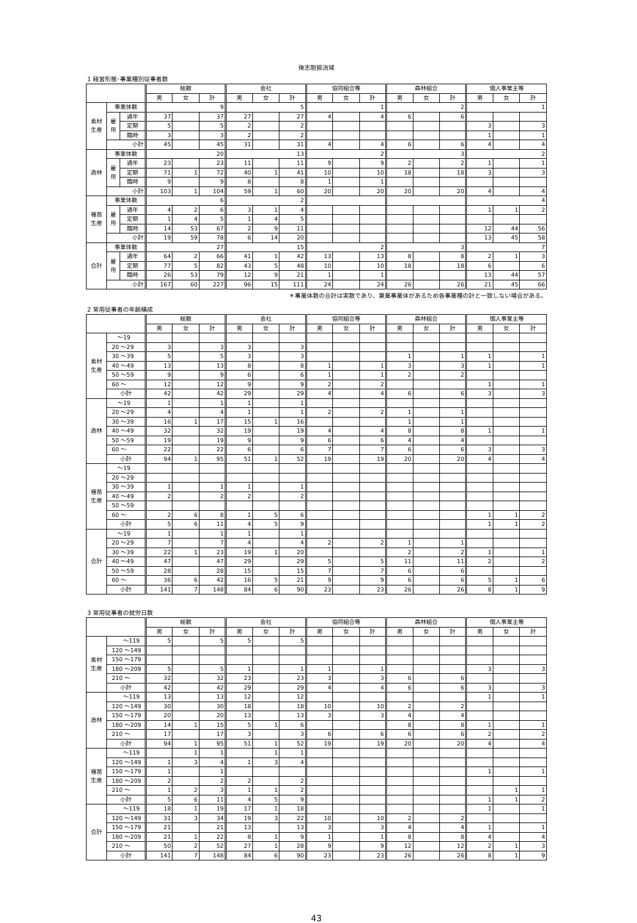後志胆振流域
1 経営形態･事業種別従事者数
| | | | 総数 | | | 会社 | | | 協同組合等 | | | 森林組合 | | | 個人事業主等 | | |
| --- | --- | --- | --- | --- | --- | --- | --- | --- | --- | --- | --- | --- | --- | --- | --- | --- | --- |
| | | | 男 | 女 | 計 | 男 | 女 | 計 | 男 | 女 | 計 | 男 | 女 | 計 | 男 | 女 | 計 |
| 素材 生産 | 事業体数 | | 9 | | | 5 | | | 1 | | | 2 | | | 1 | | |
| | 雇 用 | 通年 | 37 | | 37 | 27 | | 27 | 4 | | 4 | 6 | | 6 | | | |
| | | 定期 | 5 | | 5 | 2 | | 2 | | | | | | | 3 | | 3 |
| | | 臨時 | 3 | | 3 | 2 | | 2 | | | | | | | 1 | | 1 |
| | 小計 | | 45 | | 45 | 31 | | 31 | 4 | | 4 | 6 | | 6 | 4 | | 4 |
| 造林 | 事業体数 | | 20 | | | 13 | | | 2 | | | 3 | | | 2 | | |
| | 雇 用 | 通年 | 23 | | 23 | 11 | | 11 | 9 | | 9 | 2 | | 2 | 1 | | 1 |
| | | 定期 | 71 | 1 | 72 | 40 | 1 | 41 | 10 | | 10 | 18 | | 18 | 3 | | 3 |
| | | 臨時 | 9 | | 9 | 8 | | 8 | 1 | | 1 | | | | | | |
| | 小計 | | 103 | 1 | 104 | 59 | 1 | 60 | 20 | | 20 | 20 | | 20 | 4 | | 4 |
| 種苗 生産 | 事業体数 | | 6 | | | 2 | | | | | | | | | 4 | | |
| | 雇 用 | 通年 | 4 | 2 | 6 | 3 | 1 | 4 | | | | | | | 1 | 1 | 2 |
| | | 定期 | 1 | 4 | 5 | 1 | 4 | 5 | | | | | | | | | |
| | | 臨時 | 14 | 53 | 67 | 2 | 9 | 11 | | | | | | | 12 | 44 | 56 |
| | 小計 | | 19 | 59 | 78 | 6 | 14 | 20 | | | | | | | 13 | 45 | 58 |
| 合計 | 事業体数 | | 27 | | | 15 | | | 2 | | | 3 | | | 7 | | |
| | 雇 用 | 通年 | 64 | 2 | 66 | 41 | 1 | 42 | 13 | | 13 | 8 | | 8 | 2 | 1 | 3 |
| | | 定期 | 77 | 5 | 82 | 43 | 5 | 48 | 10 | | 10 | 18 | | 18 | 6 | | 6 |
| | | 臨時 | 26 | 53 | 79 | 12 | 9 | 21 | 1 | | 1 | | | | 13 | 44 | 57 |
| | 小計 | | 167 | 60 | 227 | 96 | 15 | 111 | 24 | | 24 | 26 | | 26 | 21 | 45 | 66 |
＊事業体数の合計は実数であり、兼業事業体があるため各事業種の計と一致しない場合がある。
2 常用従事者の年齢構成
| | | 総数 | | | 会社 | | | 協同組合等 | | | 森林組合 | | | 個人事業主等 | | |
| --- | --- | --- | --- | --- | --- | --- | --- | --- | --- | --- | --- | --- | --- | --- | --- | --- |
| | | 男 | 女 | 計 | 男 | 女 | 計 | 男 | 女 | 計 | 男 | 女 | 計 | 男 | 女 | 計 |
| 素材 生産 | ～19 | | | | | | | | | | | | | | | |
| | 20 ～29 | 3 | | 3 | 3 | | 3 | | | | | | | | | |
| | 30 ～39 | 5 | | 5 | 3 | | 3 | | | | 1 | | 1 | 1 | | 1 |
| | 40 ～49 | 13 | | 13 | 8 | | 8 | 1 | | 1 | 3 | | 3 | 1 | | 1 |
| | 50 ～59 | 9 | | 9 | 6 | | 6 | 1 | | 1 | 2 | | 2 | | | |
| | 60 ～ | 12 | | 12 | 9 | | 9 | 2 | | 2 | | | | 1 | | 1 |
| | 小計 | 42 | | 42 | 29 | | 29 | 4 | | 4 | 6 | | 6 | 3 | | 3 |
| 造林 | ～19 | 1 | | 1 | 1 | | 1 | | | | | | | | | |
| | 20 ～29 | 4 | | 4 | 1 | | 1 | 2 | | 2 | 1 | | 1 | | | |
| | 30 ～39 | 16 | 1 | 17 | 15 | 1 | 16 | | | | 1 | | 1 | | | |
| | 40 ～49 | 32 | | 32 | 19 | | 19 | 4 | | 4 | 8 | | 8 | 1 | | 1 |
| | 50 ～59 | 19 | | 19 | 9 | | 9 | 6 | | 6 | 4 | | 4 | | | |
| | 60 ～ | 22 | | 22 | 6 | | 6 | 7 | | 7 | 6 | | 6 | 3 | | 3 |
| | 小計 | 94 | 1 | 95 | 51 | 1 | 52 | 19 | | 19 | 20 | | 20 | 4 | | 4 |
| 種苗 生産 | ～19 | | | | | | | | | | | | | | | |
| | 20 ～29 | | | | | | | | | | | | | | | |
| | 30 ～39 | 1 | | 1 | 1 | | 1 | | | | | | | | | |
| | 40 ～49 | 2 | | 2 | 2 | | 2 | | | | | | | | | |
| | 50 ～59 | | | | | | | | | | | | | | | |
| | 60 ～ | 2 | 6 | 8 | 1 | 5 | 6 | | | | | | | 1 | 1 | 2 |
| | 小計 | 5 | 6 | 11 | 4 | 5 | 9 | | | | | | | 1 | 1 | 2 |
| 合計 | ～19 | 1 | | 1 | 1 | | 1 | | | | | | | | | |
| | 20 ～29 | 7 | | 7 | 4 | | 4 | 2 | | 2 | 1 | | 1 | | | |
| | 30 ～39 | 22 | 1 | 23 | 19 | 1 | 20 | | | | 2 | | 2 | 1 | | 1 |
| | 40 ～49 | 47 | | 47 | 29 | | 29 | 5 | | 5 | 11 | | 11 | 2 | | 2 |
| | 50 ～59 | 28 | | 28 | 15 | | 15 | 7 | | 7 | 6 | | 6 | | | |
| | 60 ～ | 36 | 6 | 42 | 16 | 5 | 21 | 9 | | 9 | 6 | | 6 | 5 | 1 | 6 |
| | 小計 | 141 | 7 | 148 | 84 | 6 | 90 | 23 | | 23 | 26 | | 26 | 8 | 1 | 9 |
3 常用従事者の就労日数
| | | 総数 | | | 会社 | | | 協同組合等 | | | 森林組合 | | | 個人事業主等 | | |
| --- | --- | --- | --- | --- | --- | --- | --- | --- | --- | --- | --- | --- | --- | --- | --- | --- |
| | | 男 | 女 | 計 | 男 | 女 | 計 | 男 | 女 | 計 | 男 | 女 | 計 | 男 | 女 | 計 |
| 素材 生産 | ～119 | 5 | | 5 | 5 | | 5 | | | | | | | | | |
| | 120 ～149 | | | | | | | | | | | | | | | |
| | 150 ～179 | | | | | | | | | | | | | | | |
| | 180 ～209 | 5 | | 5 | 1 | | 1 | 1 | | 1 | | | | 3 | | 3 |
| | 210 ～ | 32 | | 32 | 23 | | 23 | 3 | | 3 | 6 | | 6 | | | |
| | 小計 | 42 | | 42 | 29 | | 29 | 4 | | 4 | 6 | | 6 | 3 | | 3 |
| 造林 | ～119 | 13 | | 13 | 12 | | 12 | | | | | | | 1 | | 1 |
| | 120 ～149 | 30 | | 30 | 18 | | 18 | 10 | | 10 | 2 | | 2 | | | |
| | 150 ～179 | 20 | | 20 | 13 | | 13 | 3 | | 3 | 4 | | 4 | | | |
| | 180 ～209 | 14 | 1 | 15 | 5 | 1 | 6 | | | | 8 | | 8 | 1 | | 1 |
| | 210 ～ | 17 | | 17 | 3 | | 3 | 6 | | 6 | 6 | | 6 | 2 | | 2 |
| | 小計 | 94 | 1 | 95 | 51 | 1 | 52 | 19 | | 19 | 20 | | 20 | 4 | | 4 |
| 種苗 生産 | ～119 | | 1 | 1 | | 1 | 1 | | | | | | | | | |
| | 120 ～149 | 1 | 3 | 4 | 1 | 3 | 4 | | | | | | | | | |
| | 150 ～179 | 1 | | 1 | | | | | | | | | | 1 | | 1 |
| | 180 ～209 | 2 | | 2 | 2 | | 2 | | | | | | | | | |
| | 210 ～ | 1 | 2 | 3 | 1 | 1 | 2 | | | | | | | | 1 | 1 |
| | 小計 | 5 | 6 | 11 | 4 | 5 | 9 | | | | | | | 1 | 1 | 2 |
| 合計 | ～119 | 18 | 1 | 19 | 17 | 1 | 18 | | | | | | | 1 | | 1 |
| | 120 ～149 | 31 | 3 | 34 | 19 | 3 | 22 | 10 | | 10 | 2 | | 2 | | | |
| | 150 ～179 | 21 | | 21 | 13 | | 13 | 3 | | 3 | 4 | | 4 | 1 | | 1 |
| | 180 ～209 | 21 | 1 | 22 | 8 | 1 | 9 | 1 | | 1 | 8 | | 8 | 4 | | 4 |
| | 210 ～ | 50 | 2 | 52 | 27 | 1 | 28 | 9 | | 9 | 12 | | 12 | 2 | 1 | 3 |
| | 小計 | 141 | 7 | 148 | 84 | 6 | 90 | 23 | | 23 | 26 | | 26 | 8 | 1 | 9 |
43